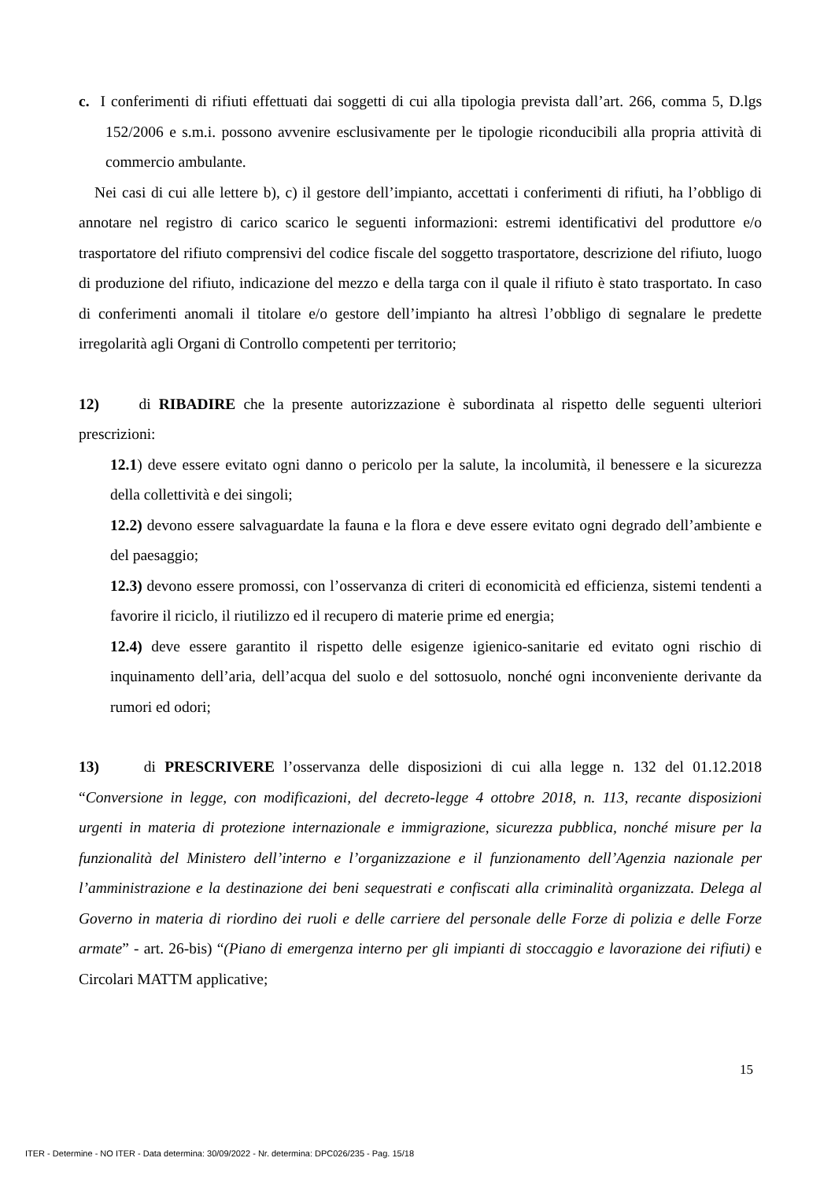c. I conferimenti di rifiuti effettuati dai soggetti di cui alla tipologia prevista dall’art. 266, comma 5, D.lgs 152/2006 e s.m.i. possono avvenire esclusivamente per le tipologie riconducibili alla propria attività di commercio ambulante.
Nei casi di cui alle lettere b), c) il gestore dell’impianto, accettati i conferimenti di rifiuti, ha l’obbligo di annotare nel registro di carico scarico le seguenti informazioni: estremi identificativi del produttore e/o trasportatore del rifiuto comprensivi del codice fiscale del soggetto trasportatore, descrizione del rifiuto, luogo di produzione del rifiuto, indicazione del mezzo e della targa con il quale il rifiuto è stato trasportato. In caso di conferimenti anomali il titolare e/o gestore dell’impianto ha altresì l’obbligo di segnalare le predette irregolarità agli Organi di Controllo competenti per territorio;
12) di RIBADIRE che la presente autorizzazione è subordinata al rispetto delle seguenti ulteriori prescrizioni:
12.1) deve essere evitato ogni danno o pericolo per la salute, la incolumità, il benessere e la sicurezza della collettività e dei singoli;
12.2) devono essere salvaguardate la fauna e la flora e deve essere evitato ogni degrado dell’ambiente e del paesaggio;
12.3) devono essere promossi, con l’osservanza di criteri di economicità ed efficienza, sistemi tendenti a favorire il riciclo, il riutilizzo ed il recupero di materie prime ed energia;
12.4) deve essere garantito il rispetto delle esigenze igienico-sanitarie ed evitato ogni rischio di inquinamento dell’aria, dell’acqua del suolo e del sottosuolo, nonché ogni inconveniente derivante da rumori ed odori;
13) di PRESCRIVERE l’osservanza delle disposizioni di cui alla legge n. 132 del 01.12.2018 “Conversione in legge, con modificazioni, del decreto-legge 4 ottobre 2018, n. 113, recante disposizioni urgenti in materia di protezione internazionale e immigrazione, sicurezza pubblica, nonché misure per la funzionalità del Ministero dell’interno e l’organizzazione e il funzionamento dell’Agenzia nazionale per l’amministrazione e la destinazione dei beni sequestrati e confiscati alla criminalità organizzata. Delega al Governo in materia di riordino dei ruoli e delle carriere del personale delle Forze di polizia e delle Forze armate” - art. 26-bis) “(Piano di emergenza interno per gli impianti di stoccaggio e lavorazione dei rifiuti) e Circolari MATTM applicative;
15
ITER - Determine - NO ITER - Data determina: 30/09/2022 - Nr. determina: DPC026/235 - Pag. 15/18